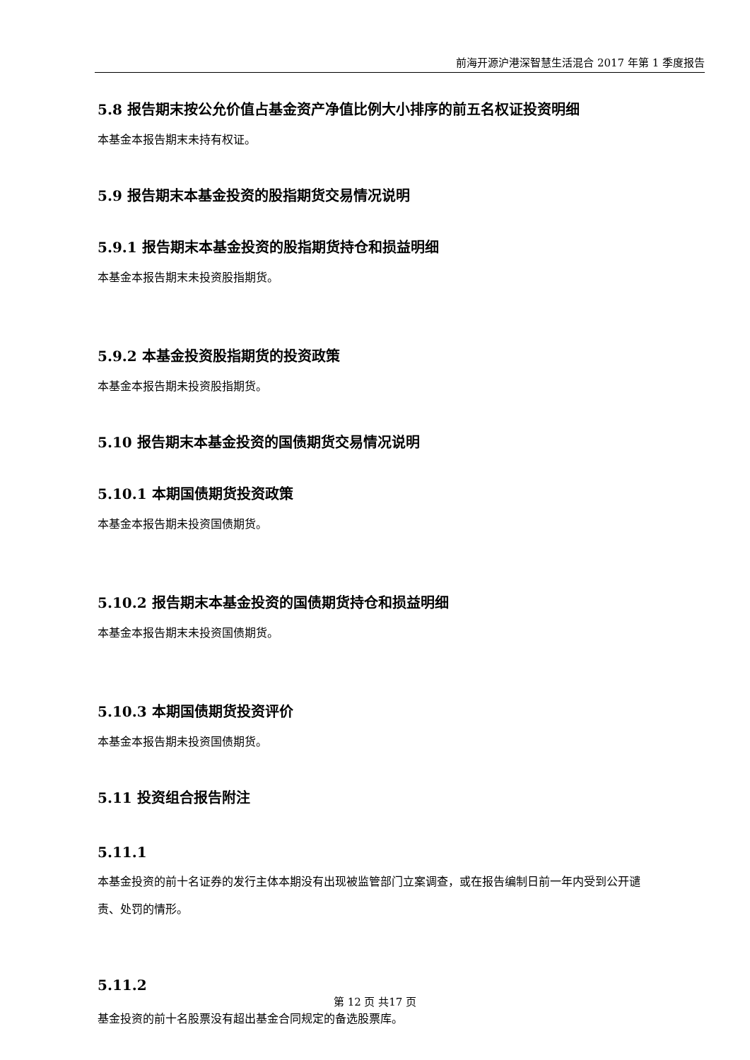前海开源沪港深智慧生活混合 2017 年第 1 季度报告
5.8 报告期末按公允价值占基金资产净值比例大小排序的前五名权证投资明细
本基金本报告期末未持有权证。
5.9 报告期末本基金投资的股指期货交易情况说明
5.9.1 报告期末本基金投资的股指期货持仓和损益明细
本基金本报告期末未投资股指期货。
5.9.2 本基金投资股指期货的投资政策
本基金本报告期未投资股指期货。
5.10 报告期末本基金投资的国债期货交易情况说明
5.10.1 本期国债期货投资政策
本基金本报告期未投资国债期货。
5.10.2 报告期末本基金投资的国债期货持仓和损益明细
本基金本报告期末未投资国债期货。
5.10.3 本期国债期货投资评价
本基金本报告期未投资国债期货。
5.11 投资组合报告附注
5.11.1
本基金投资的前十名证券的发行主体本期没有出现被监管部门立案调查，或在报告编制日前一年内受到公开谴责、处罚的情形。
5.11.2
基金投资的前十名股票没有超出基金合同规定的备选股票库。
第 12 页 共17 页